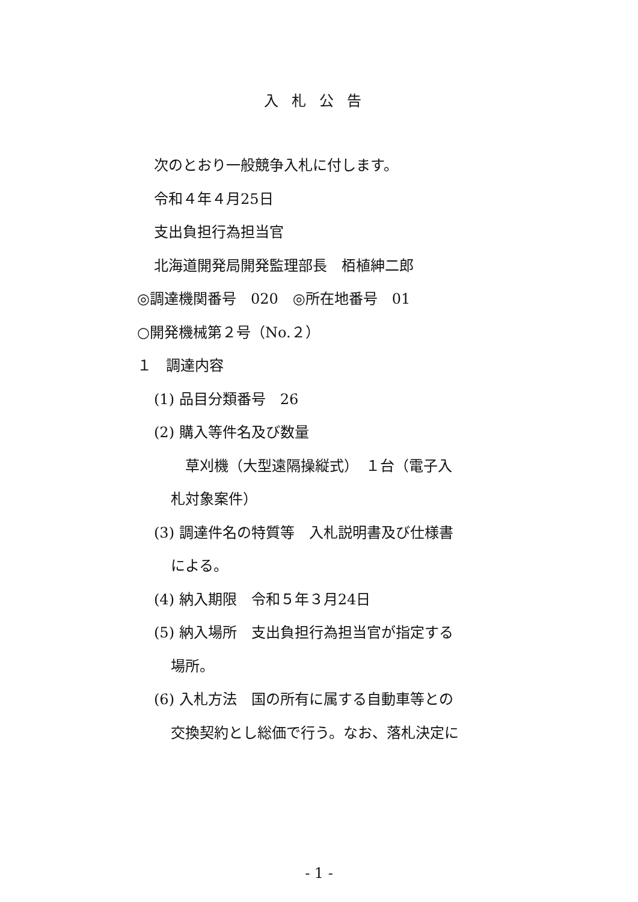入札公告
次のとおり一般競争入札に付します。
令和４年４月25日
支出負担行為担当官
北海道開発局開発監理部長　栢植紳二郎
◎調達機関番号　020　◎所在地番号　01
○開発機械第２号（No.２）
１　調達内容
(1) 品目分類番号　26
(2) 購入等件名及び数量
草刈機（大型遠隔操縦式）　１台（電子入
札対象案件）
(3) 調達件名の特質等　入札説明書及び仕様書
による。
(4) 納入期限　令和５年３月24日
(5) 納入場所　支出負担行為担当官が指定する
場所。
(6) 入札方法　国の所有に属する自動車等との
交換契約とし総価で行う。なお、落札決定に
- 1 -